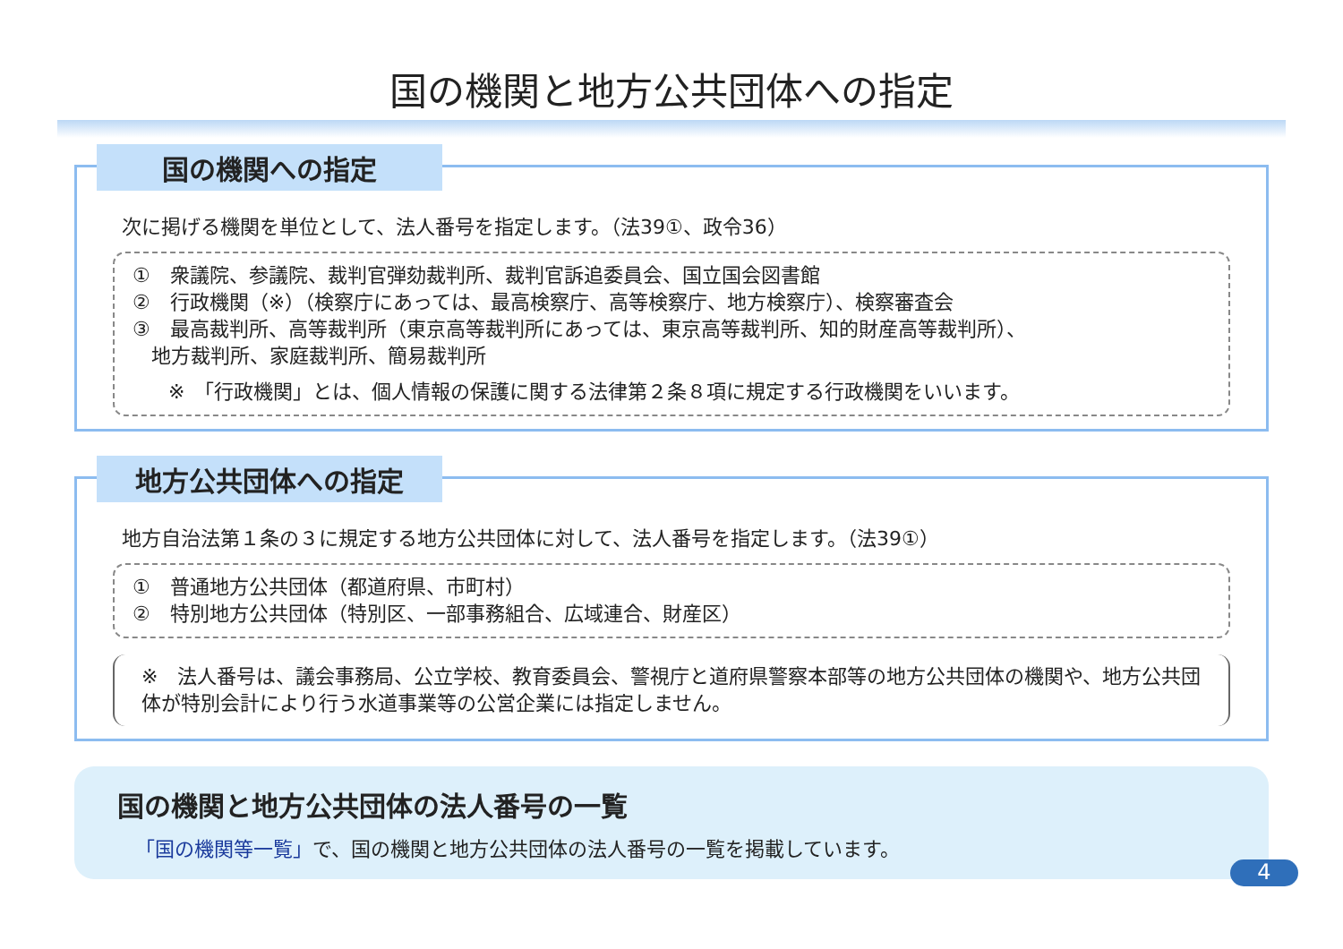国の機関と地方公共団体への指定
国の機関への指定
次に掲げる機関を単位として、法人番号を指定します。（法39①、政令36）
①　衆議院、参議院、裁判官弾劾裁判所、裁判官訴追委員会、国立国会図書館
②　行政機関（※）（検察庁にあっては、最高検察庁、高等検察庁、地方検察庁）、検察審査会
③　最高裁判所、高等裁判所（東京高等裁判所にあっては、東京高等裁判所、知的財産高等裁判所）、
地方裁判所、家庭裁判所、簡易裁判所
※　「行政機関」とは、個人情報の保護に関する法律第２条８項に規定する行政機関をいいます。
地方公共団体への指定
地方自治法第１条の３に規定する地方公共団体に対して、法人番号を指定します。（法39①）
①　普通地方公共団体（都道府県、市町村）
②　特別地方公共団体（特別区、一部事務組合、広域連合、財産区）
※　法人番号は、議会事務局、公立学校、教育委員会、警視庁と道府県警察本部等の地方公共団体の機関や、地方公共団体が特別会計により行う水道事業等の公営企業には指定しません。
国の機関と地方公共団体の法人番号の一覧
「国の機関等一覧」で、国の機関と地方公共団体の法人番号の一覧を掲載しています。
4